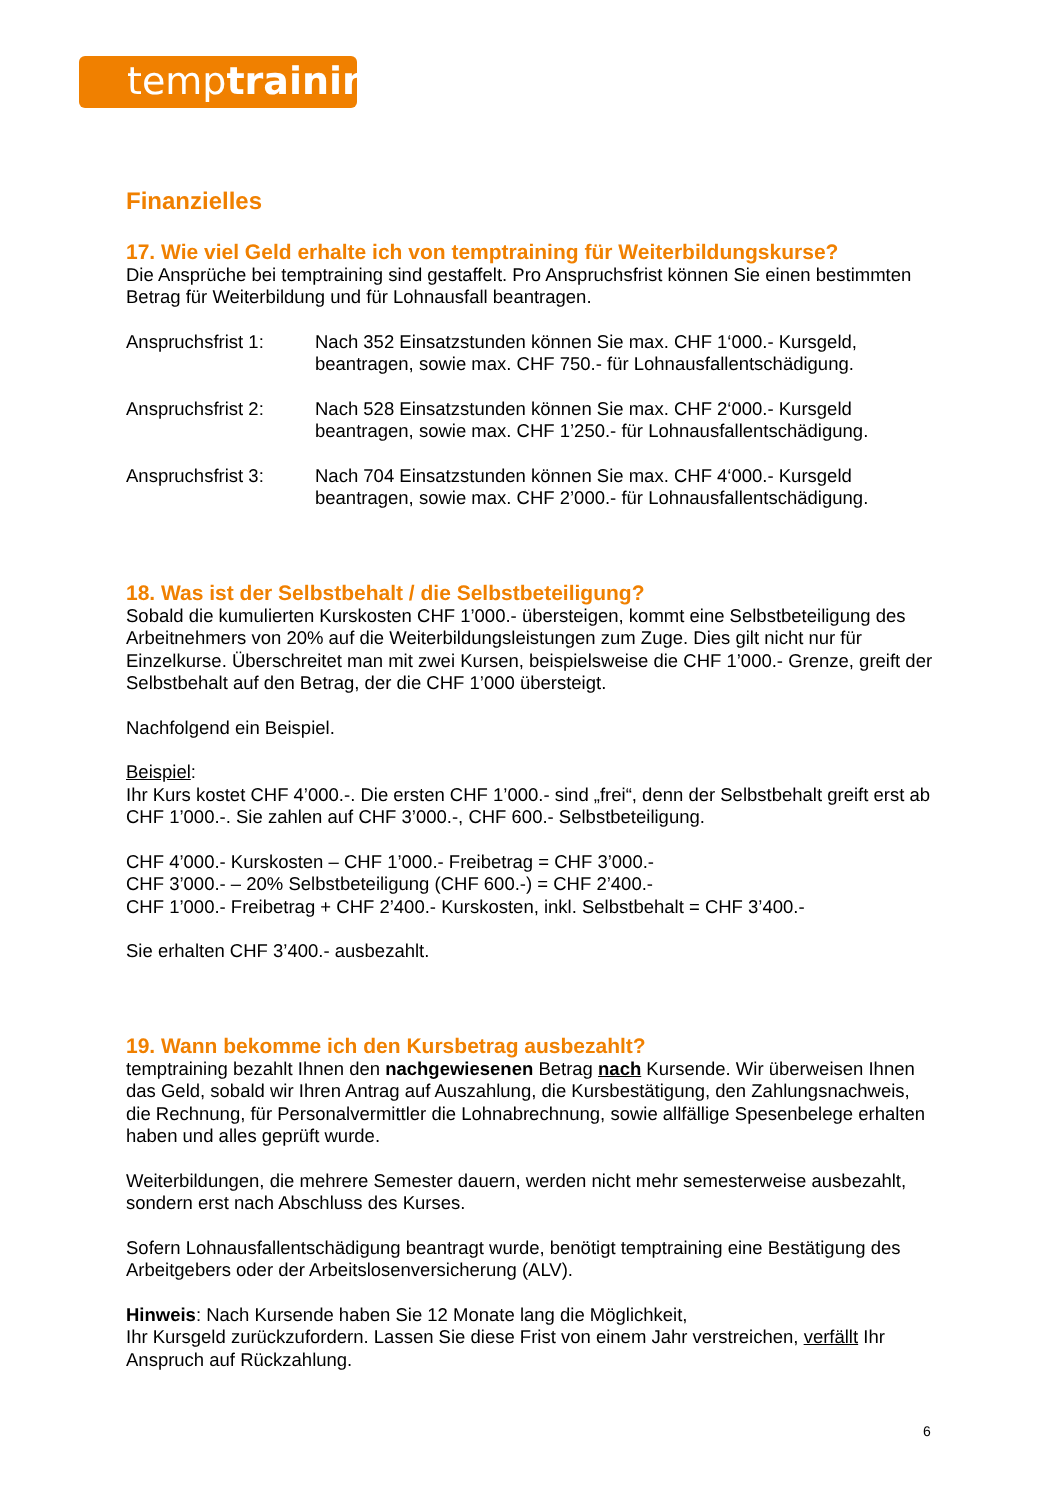temptraining
Finanzielles
17. Wie viel Geld erhalte ich von temptraining für Weiterbildungskurse?
Die Ansprüche bei temptraining sind gestaffelt. Pro Anspruchsfrist können Sie einen bestimmten Betrag für Weiterbildung und für Lohnausfall beantragen.
Anspruchsfrist 1: Nach 352 Einsatzstunden können Sie max. CHF 1‘000.- Kursgeld, beantragen, sowie max. CHF 750.- für Lohnausfallentschädigung.
Anspruchsfrist 2: Nach 528 Einsatzstunden können Sie max. CHF 2‘000.- Kursgeld beantragen, sowie max. CHF 1’250.- für Lohnausfallentschädigung.
Anspruchsfrist 3: Nach 704 Einsatzstunden können Sie max. CHF 4‘000.- Kursgeld beantragen, sowie max. CHF 2’000.- für Lohnausfallentschädigung.
18. Was ist der Selbstbehalt / die Selbstbeteiligung?
Sobald die kumulierten Kurskosten CHF 1’000.- übersteigen, kommt eine Selbstbeteiligung des Arbeitnehmers von 20% auf die Weiterbildungsleistungen zum Zuge. Dies gilt nicht nur für Einzelkurse. Überschreitet man mit zwei Kursen, beispielsweise die CHF 1’000.- Grenze, greift der Selbstbehalt auf den Betrag, der die CHF 1’000 übersteigt.
Nachfolgend ein Beispiel.
Beispiel:
Ihr Kurs kostet CHF 4’000.-. Die ersten CHF 1’000.- sind „frei“, denn der Selbstbehalt greift erst ab CHF 1’000.-. Sie zahlen auf CHF 3’000.-, CHF 600.- Selbstbeteiligung.
CHF 4’000.- Kurskosten – CHF 1’000.- Freibetrag = CHF 3’000.-
CHF 3’000.- – 20% Selbstbeteiligung (CHF 600.-) = CHF 2’400.-
CHF 1’000.- Freibetrag + CHF 2’400.- Kurskosten, inkl. Selbstbehalt = CHF 3’400.-
Sie erhalten CHF 3’400.- ausbezahlt.
19. Wann bekomme ich den Kursbetrag ausbezahlt?
temptraining bezahlt Ihnen den nachgewiesenen Betrag nach Kursende. Wir überweisen Ihnen das Geld, sobald wir Ihren Antrag auf Auszahlung, die Kursbestätigung, den Zahlungsnachweis, die Rechnung, für Personalvermittler die Lohnabrechnung, sowie allfällige Spesenbelege erhalten haben und alles geprüft wurde.
Weiterbildungen, die mehrere Semester dauern, werden nicht mehr semesterweise ausbezahlt, sondern erst nach Abschluss des Kurses.
Sofern Lohnausfallentschädigung beantragt wurde, benötigt temptraining eine Bestätigung des Arbeitgebers oder der Arbeitslosenversicherung (ALV).
Hinweis: Nach Kursende haben Sie 12 Monate lang die Möglichkeit,
Ihr Kursgeld zurückzufordern. Lassen Sie diese Frist von einem Jahr verstreichen, verfällt Ihr Anspruch auf Rückzahlung.
6